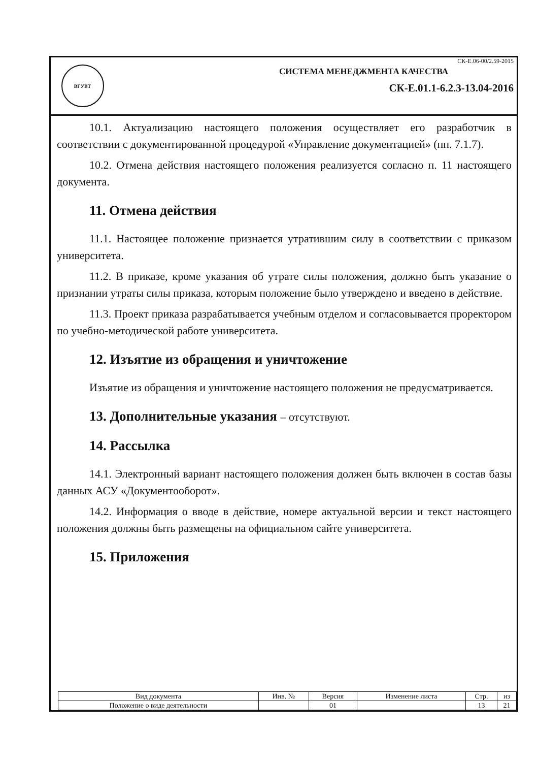ВГУВТ
СК-Е.06-00/2.59-2015
СИСТЕМА МЕНЕДЖМЕНТА КАЧЕСТВА
СК-Е.01.1-6.2.3-13.04-2016
10.1. Актуализацию настоящего положения осуществляет его разработчик в соответствии с документированной процедурой «Управление документацией» (пп. 7.1.7).
10.2. Отмена действия настоящего положения реализуется согласно п. 11 настоящего документа.
11. Отмена действия
11.1. Настоящее положение признается утратившим силу в соответствии с приказом университета.
11.2. В приказе, кроме указания об утрате силы положения, должно быть указание о признании утраты силы приказа, которым положение было утверждено и введено в действие.
11.3. Проект приказа разрабатывается учебным отделом и согласовывается проректором по учебно-методической работе университета.
12. Изъятие из обращения и уничтожение
Изъятие из обращения и уничтожение настоящего положения не предусматривается.
13. Дополнительные указания – отсутствуют.
14. Рассылка
14.1. Электронный вариант настоящего положения должен быть включен в состав базы данных АСУ «Документооборот».
14.2. Информация о вводе в действие, номере актуальной версии и текст настоящего положения должны быть размещены на официальном сайте университета.
15. Приложения
| Вид документа | Инв. № | Версия | Изменение листа | Стр. | из |
| Положение о виде деятельности | | 01 | | 13 | 21 |